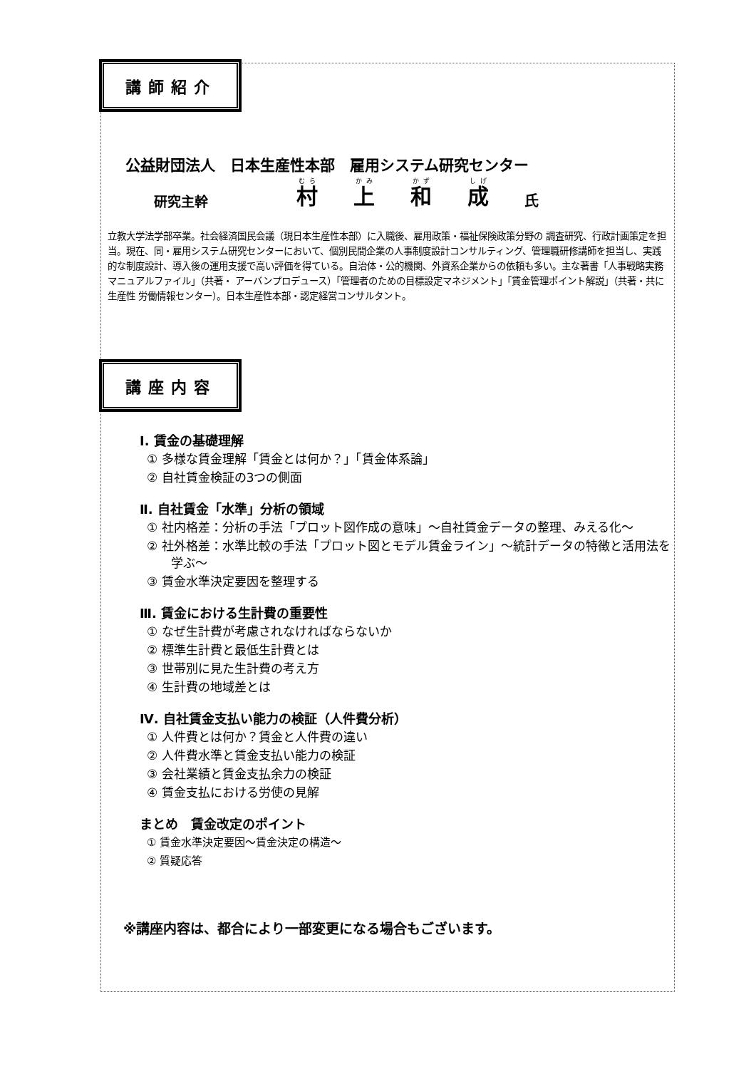講師紹介
公益財団法人　日本生産性本部　雇用システム研究センター
研究主幹 村上和成 氏
立教大学法学部卒業。社会経済国民会議（現日本生産性本部）に入職後、雇用政策・福祉保険政策分野の 調査研究、行政計画策定を担当。現在、同・雇用システム研究センターにおいて、個別民間企業の人事制度設計コンサルティング、管理職研修講師を担当し、実践的な制度設計、導入後の運用支援で高い評価を得ている。自治体・公的機関、外資系企業からの依頼も多い。主な著書「人事戦略実務マニュアルファイル」（共著・ アーバンプロデュース）「管理者のための目標設定マネジメント」「賃金管理ポイント解説」（共著・共に生産性 労働情報センター）。日本生産性本部・認定経営コンサルタント。
講座内容
Ⅰ. 賃金の基礎理解
① 多様な賃金理解「賃金とは何か？」「賃金体系論」
② 自社賃金検証の3つの側面
Ⅱ. 自社賃金「水準」分析の領域
① 社内格差：分析の手法「プロット図作成の意味」～自社賃金データの整理、みえる化～
② 社外格差：水準比較の手法「プロット図とモデル賃金ライン」～統計データの特徴と活用法を学ぶ～
③ 賃金水準決定要因を整理する
Ⅲ. 賃金における生計費の重要性
① なぜ生計費が考慮されなければならないか
② 標準生計費と最低生計費とは
③ 世帯別に見た生計費の考え方
④ 生計費の地域差とは
Ⅳ. 自社賃金支払い能力の検証（人件費分析）
① 人件費とは何か？賃金と人件費の違い
② 人件費水準と賃金支払い能力の検証
③ 会社業績と賃金支払余力の検証
④ 賃金支払における労使の見解
まとめ　賃金改定のポイント
① 賃金水準決定要因～賃金決定の構造～
② 質疑応答
※講座内容は、都合により一部変更になる場合もございます。